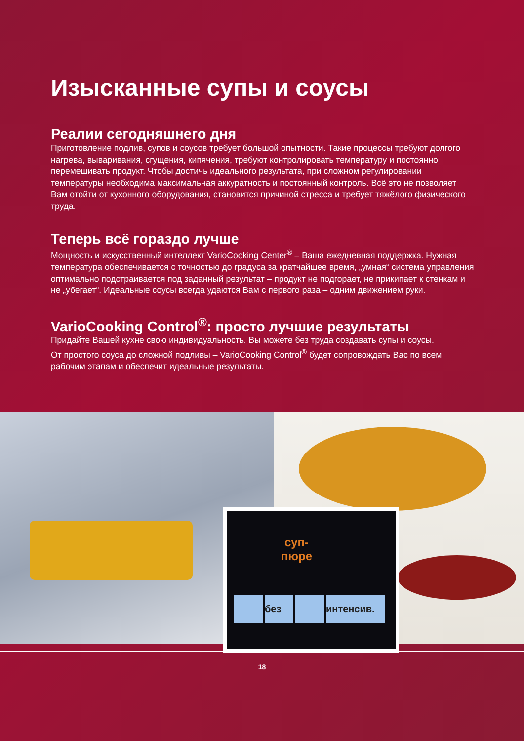Изысканные супы и соусы
Реалии сегодняшнего дня
Приготовление подлив, супов и соусов требует большой опытности. Такие процессы требуют долгого нагрева, вываривания, сгущения, кипячения, требуют контролировать температуру и постоянно перемешивать продукт. Чтобы достичь идеального результата, при сложном регулировании температуры необходима максимальная аккуратность и постоянный контроль. Всё это не позволяет Вам отойти от кухонного оборудования, становится причиной стресса и требует тяжёлого физического труда.
Теперь всё гораздо лучше
Мощность и искусственный интеллект VarioCooking Center<sup>®</sup> – Ваша ежедневная поддержка. Нужная температура обеспечивается с точностью до градуса за кратчайшее время, „умная“ система управления оптимально подстраивается под заданный результат – продукт не подгорает, не прикипает к стенкам и не „убегает“. Идеальные соусы всегда удаются Вам с первого раза – одним движением руки.
VarioCooking Control<sup>®</sup>: просто лучшие результаты
Придайте Вашей кухне свою индивидуальность. Вы можете без труда создавать супы и соусы.
От простого соуса до сложной подливы – VarioCooking Control<sup>®</sup> будет сопровождать Вас по всем рабочим этапам и обеспечит идеальные результаты.
суп-
пюре
без интенсив.
18